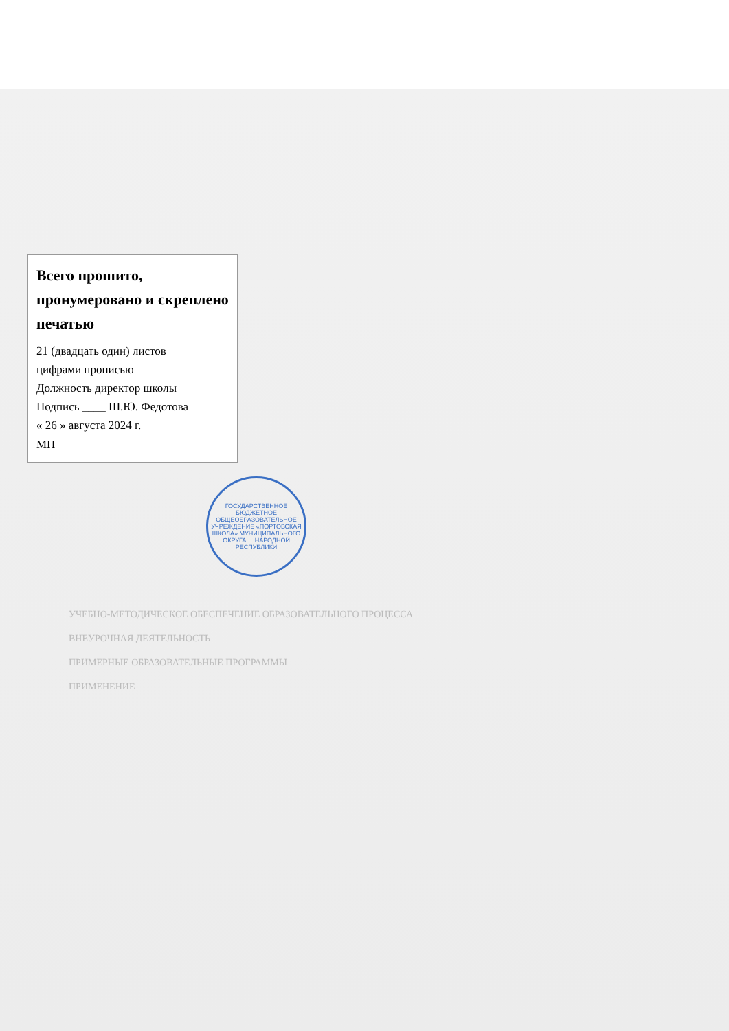Всего прошито, пронумеровано и скреплено печатью
21 (двадцать один) листов
цифрами прописью
Должность директор школы
Подпись ____ Ш.Ю. Федотова
« 26 » августа 2024 г.
МП
ГОСУДАРСТВЕННОЕ БЮДЖЕТНОЕ ОБЩЕОБРАЗОВАТЕЛЬНОЕ УЧРЕЖДЕНИЕ «ПОРТОВСКАЯ ШКОЛА» МУНИЦИПАЛЬНОГО ОКРУГА ... НАРОДНОЙ РЕСПУБЛИКИ
УЧЕБНО-МЕТОДИЧЕСКОЕ ОБЕСПЕЧЕНИЕ ОБРАЗОВАТЕЛЬНОГО ПРОЦЕССА
ВНЕУРОЧНАЯ ДЕЯТЕЛЬНОСТЬ
ПРИМЕРНЫЕ ОБРАЗОВАТЕЛЬНЫЕ ПРОГРАММЫ
ПРИМЕНЕНИЕ